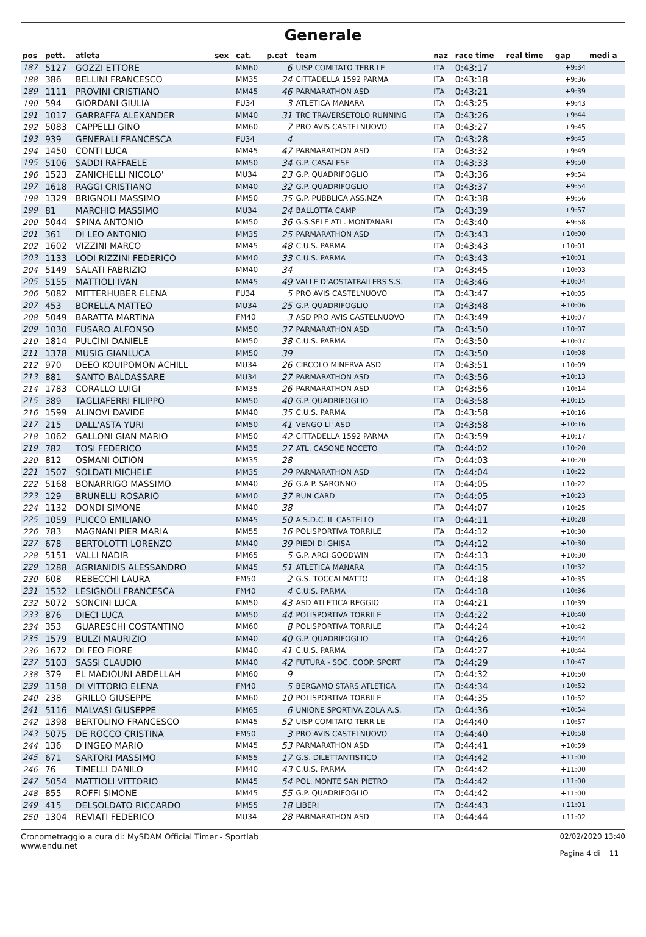Generale
| pos | pett. | atleta | sex | cat. | p.cat | team | naz | race time | real time | gap | medi a |
| --- | --- | --- | --- | --- | --- | --- | --- | --- | --- | --- | --- |
| 187 | 5127 | GOZZI ETTORE | | MM60 | 6 | UISP COMITATO TERR.LE | ITA | 0:43:17 | | +9:34 | |
| 188 | 386 | BELLINI FRANCESCO | | MM35 | 24 | CITTADELLA 1592 PARMA | ITA | 0:43:18 | | +9:36 | |
| 189 | 1111 | PROVINI CRISTIANO | | MM45 | 46 | PARMARATHON ASD | ITA | 0:43:21 | | +9:39 | |
| 190 | 594 | GIORDANI GIULIA | | FU34 | 3 | ATLETICA MANARA | ITA | 0:43:25 | | +9:43 | |
| 191 | 1017 | GARRAFFA ALEXANDER | | MM40 | 31 | TRC TRAVERSETOLO RUNNING | ITA | 0:43:26 | | +9:44 | |
| 192 | 5083 | CAPPELLI GINO | | MM60 | 7 | PRO AVIS CASTELNUOVO | ITA | 0:43:27 | | +9:45 | |
| 193 | 939 | GENERALI FRANCESCA | | FU34 | 4 | | ITA | 0:43:28 | | +9:45 | |
| 194 | 1450 | CONTI LUCA | | MM45 | 47 | PARMARATHON ASD | ITA | 0:43:32 | | +9:49 | |
| 195 | 5106 | SADDI RAFFAELE | | MM50 | 34 | G.P. CASALESE | ITA | 0:43:33 | | +9:50 | |
| 196 | 1523 | ZANICHELLI NICOLO' | | MU34 | 23 | G.P. QUADRIFOGLIO | ITA | 0:43:36 | | +9:54 | |
| 197 | 1618 | RAGGI CRISTIANO | | MM40 | 32 | G.P. QUADRIFOGLIO | ITA | 0:43:37 | | +9:54 | |
| 198 | 1329 | BRIGNOLI MASSIMO | | MM50 | 35 | G.P. PUBBLICA ASS.NZA | ITA | 0:43:38 | | +9:56 | |
| 199 | 81 | MARCHIO MASSIMO | | MU34 | 24 | BALLOTTA CAMP | ITA | 0:43:39 | | +9:57 | |
| 200 | 5044 | SPINA ANTONIO | | MM50 | 36 | G.S.SELF ATL. MONTANARI | ITA | 0:43:40 | | +9:58 | |
| 201 | 361 | DI LEO ANTONIO | | MM35 | 25 | PARMARATHON ASD | ITA | 0:43:43 | | +10:00 | |
| 202 | 1602 | VIZZINI MARCO | | MM45 | 48 | C.U.S. PARMA | ITA | 0:43:43 | | +10:01 | |
| 203 | 1133 | LODI RIZZINI FEDERICO | | MM40 | 33 | C.U.S. PARMA | ITA | 0:43:43 | | +10:01 | |
| 204 | 5149 | SALATI FABRIZIO | | MM40 | 34 | | ITA | 0:43:45 | | +10:03 | |
| 205 | 5155 | MATTIOLI IVAN | | MM45 | 49 | VALLE D'AOSTATRAILERS S.S. | ITA | 0:43:46 | | +10:04 | |
| 206 | 5082 | MITTERHUBER ELENA | | FU34 | 5 | PRO AVIS CASTELNUOVO | ITA | 0:43:47 | | +10:05 | |
| 207 | 453 | BORELLA MATTEO | | MU34 | 25 | G.P. QUADRIFOGLIO | ITA | 0:43:48 | | +10:06 | |
| 208 | 5049 | BARATTA MARTINA | | FM40 | 3 | ASD PRO AVIS CASTELNUOVO | ITA | 0:43:49 | | +10:07 | |
| 209 | 1030 | FUSARO ALFONSO | | MM50 | 37 | PARMARATHON ASD | ITA | 0:43:50 | | +10:07 | |
| 210 | 1814 | PULCINI DANIELE | | MM50 | 38 | C.U.S. PARMA | ITA | 0:43:50 | | +10:07 | |
| 211 | 1378 | MUSIG GIANLUCA | | MM50 | 39 | | ITA | 0:43:50 | | +10:08 | |
| 212 | 970 | DEEO KOUIPOMON ACHILL | | MU34 | 26 | CIRCOLO MINERVA ASD | ITA | 0:43:51 | | +10:09 | |
| 213 | 881 | SANTO BALDASSARE | | MU34 | 27 | PARMARATHON ASD | ITA | 0:43:56 | | +10:13 | |
| 214 | 1783 | CORALLO LUIGI | | MM35 | 26 | PARMARATHON ASD | ITA | 0:43:56 | | +10:14 | |
| 215 | 389 | TAGLIAFERRI FILIPPO | | MM50 | 40 | G.P. QUADRIFOGLIO | ITA | 0:43:58 | | +10:15 | |
| 216 | 1599 | ALINOVI DAVIDE | | MM40 | 35 | C.U.S. PARMA | ITA | 0:43:58 | | +10:16 | |
| 217 | 215 | DALL'ASTA YURI | | MM50 | 41 | VENGO LI' ASD | ITA | 0:43:58 | | +10:16 | |
| 218 | 1062 | GALLONI GIAN MARIO | | MM50 | 42 | CITTADELLA 1592 PARMA | ITA | 0:43:59 | | +10:17 | |
| 219 | 782 | TOSI FEDERICO | | MM35 | 27 | ATL. CASONE NOCETO | ITA | 0:44:02 | | +10:20 | |
| 220 | 812 | OSMANI OLTION | | MM35 | 28 | | ITA | 0:44:03 | | +10:20 | |
| 221 | 1507 | SOLDATI MICHELE | | MM35 | 29 | PARMARATHON ASD | ITA | 0:44:04 | | +10:22 | |
| 222 | 5168 | BONARRIGO MASSIMO | | MM40 | 36 | G.A.P. SARONNO | ITA | 0:44:05 | | +10:22 | |
| 223 | 129 | BRUNELLI ROSARIO | | MM40 | 37 | RUN CARD | ITA | 0:44:05 | | +10:23 | |
| 224 | 1132 | DONDI SIMONE | | MM40 | 38 | | ITA | 0:44:07 | | +10:25 | |
| 225 | 1059 | PLICCO EMILIANO | | MM45 | 50 | A.S.D.C. IL CASTELLO | ITA | 0:44:11 | | +10:28 | |
| 226 | 783 | MAGNANI PIER MARIA | | MM55 | 16 | POLISPORTIVA TORRILE | ITA | 0:44:12 | | +10:30 | |
| 227 | 678 | BERTOLOTTI LORENZO | | MM40 | 39 | PIEDI DI GHISA | ITA | 0:44:12 | | +10:30 | |
| 228 | 5151 | VALLI NADIR | | MM65 | 5 | G.P. ARCI GOODWIN | ITA | 0:44:13 | | +10:30 | |
| 229 | 1288 | AGRIANIDIS ALESSANDRO | | MM45 | 51 | ATLETICA MANARA | ITA | 0:44:15 | | +10:32 | |
| 230 | 608 | REBECCHI LAURA | | FM50 | 2 | G.S. TOCCALMATTO | ITA | 0:44:18 | | +10:35 | |
| 231 | 1532 | LESIGNOLI FRANCESCA | | FM40 | 4 | C.U.S. PARMA | ITA | 0:44:18 | | +10:36 | |
| 232 | 5072 | SONCINI LUCA | | MM50 | 43 | ASD ATLETICA REGGIO | ITA | 0:44:21 | | +10:39 | |
| 233 | 876 | DIECI LUCA | | MM50 | 44 | POLISPORTIVA TORRILE | ITA | 0:44:22 | | +10:40 | |
| 234 | 353 | GUARESCHI COSTANTINO | | MM60 | 8 | POLISPORTIVA TORRILE | ITA | 0:44:24 | | +10:42 | |
| 235 | 1579 | BULZI MAURIZIO | | MM40 | 40 | G.P. QUADRIFOGLIO | ITA | 0:44:26 | | +10:44 | |
| 236 | 1672 | DI FEO FIORE | | MM40 | 41 | C.U.S. PARMA | ITA | 0:44:27 | | +10:44 | |
| 237 | 5103 | SASSI CLAUDIO | | MM40 | 42 | FUTURA - SOC. COOP. SPORT | ITA | 0:44:29 | | +10:47 | |
| 238 | 379 | EL MADIOUNI ABDELLAH | | MM60 | 9 | | ITA | 0:44:32 | | +10:50 | |
| 239 | 1158 | DI VITTORIO ELENA | | FM40 | 5 | BERGAMO STARS ATLETICA | ITA | 0:44:34 | | +10:52 | |
| 240 | 238 | GRILLO GIUSEPPE | | MM60 | 10 | POLISPORTIVA TORRILE | ITA | 0:44:35 | | +10:52 | |
| 241 | 5116 | MALVASI GIUSEPPE | | MM65 | 6 | UNIONE SPORTIVA ZOLA A.S. | ITA | 0:44:36 | | +10:54 | |
| 242 | 1398 | BERTOLINO FRANCESCO | | MM45 | 52 | UISP COMITATO TERR.LE | ITA | 0:44:40 | | +10:57 | |
| 243 | 5075 | DE ROCCO CRISTINA | | FM50 | 3 | PRO AVIS CASTELNUOVO | ITA | 0:44:40 | | +10:58 | |
| 244 | 136 | D'INGEO MARIO | | MM45 | 53 | PARMARATHON ASD | ITA | 0:44:41 | | +10:59 | |
| 245 | 671 | SARTORI MASSIMO | | MM55 | 17 | G.S. DILETTANTISTICO | ITA | 0:44:42 | | +11:00 | |
| 246 | 76 | TIMELLI DANILO | | MM40 | 43 | C.U.S. PARMA | ITA | 0:44:42 | | +11:00 | |
| 247 | 5054 | MATTIOLI VITTORIO | | MM45 | 54 | POL. MONTE SAN PIETRO | ITA | 0:44:42 | | +11:00 | |
| 248 | 855 | ROFFI SIMONE | | MM45 | 55 | G.P. QUADRIFOGLIO | ITA | 0:44:42 | | +11:00 | |
| 249 | 415 | DELSOLDATO RICCARDO | | MM55 | 18 | LIBERI | ITA | 0:44:43 | | +11:01 | |
| 250 | 1304 | REVIATI FEDERICO | | MU34 | 28 | PARMARATHON ASD | ITA | 0:44:44 | | +11:02 | |
Cronometraggio a cura di: MySDAM Official Timer - Sportlab
www.endu.net
02/02/2020 13:40
Pagina 4 di 11